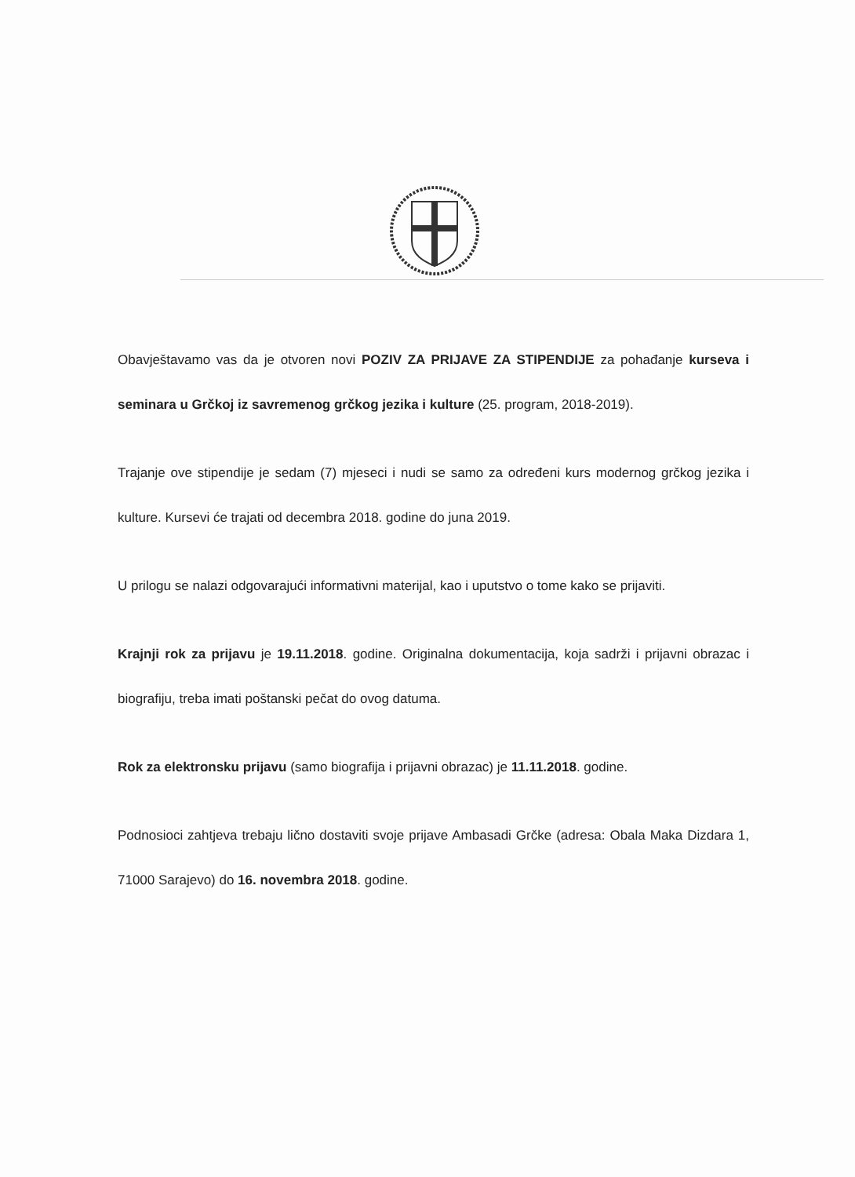Obavještavamo vas da je otvoren novi POZIV ZA PRIJAVE ZA STIPENDIJE za pohađanje kurseva i seminara u Grčkoj iz savremenog grčkog jezika i kulture (25. program, 2018-2019).
Trajanje ove stipendije je sedam (7) mjeseci i nudi se samo za određeni kurs modernog grčkog jezika i kulture. Kursevi će trajati od decembra 2018. godine do juna 2019.
U prilogu se nalazi odgovarajući informativni materijal, kao i uputstvo o tome kako se prijaviti.
Krajnji rok za prijavu je 19.11.2018. godine. Originalna dokumentacija, koja sadrži i prijavni obrazac i biografiju, treba imati poštanski pečat do ovog datuma.
Rok za elektronsku prijavu (samo biografija i prijavni obrazac) je 11.11.2018. godine.
Podnosioci zahtjeva trebaju lično dostaviti svoje prijave Ambasadi Grčke (adresa: Obala Maka Dizdara 1, 71000 Sarajevo) do 16. novembra 2018. godine.